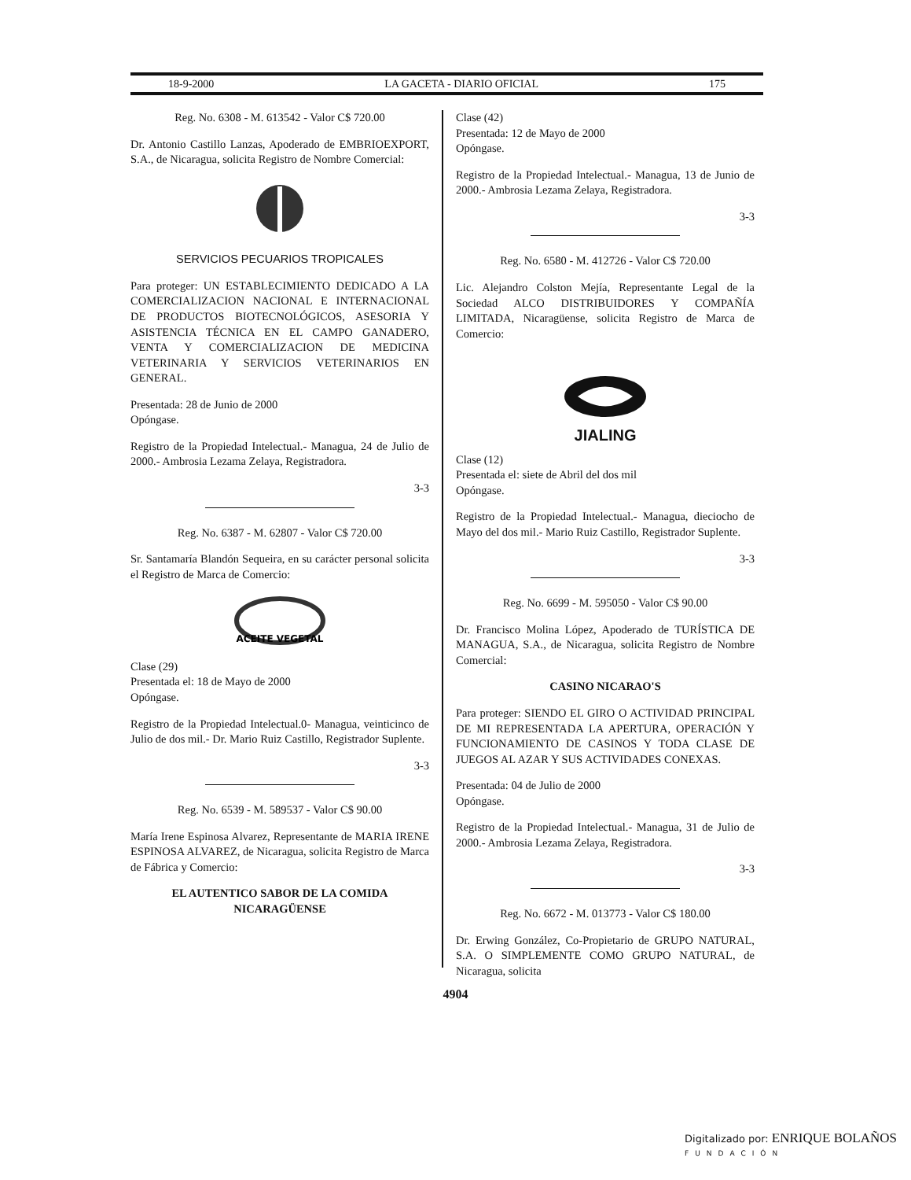18-9-2000 LA GACETA - DIARIO OFICIAL 175
Reg. No. 6308 - M. 613542 - Valor C$ 720.00
Dr. Antonio Castillo Lanzas, Apoderado de EMBRIOEXPORT, S.A., de Nicaragua, solicita Registro de Nombre Comercial:
SERVICIOS PECUARIOS TROPICALES
Para proteger: UN ESTABLECIMIENTO DEDICADO A LA COMERCIALIZACION NACIONAL E INTERNACIONAL DE PRODUCTOS BIOTECNOLÓGICOS, ASESORIA Y ASISTENCIA TÉCNICA EN EL CAMPO GANADERO, VENTA Y COMERCIALIZACION DE MEDICINA VETERINARIA Y SERVICIOS VETERINARIOS EN GENERAL.
Presentada: 28 de Junio de 2000
Opóngase.
Registro de la Propiedad Intelectual.- Managua, 24 de Julio de 2000.- Ambrosia Lezama Zelaya, Registradora.
3-3
Reg. No. 6387 - M. 62807 - Valor C$ 720.00
Sr. Santamaría Blandón Sequeira, en su carácter personal solicita el Registro de Marca de Comercio:
ACEITE VEGETAL
Clase (29)
Presentada el: 18 de Mayo de 2000
Opóngase.
Registro de la Propiedad Intelectual.0- Managua, veinticinco de Julio de dos mil.- Dr. Mario Ruiz Castillo, Registrador Suplente.
3-3
Reg. No. 6539 - M. 589537 - Valor C$ 90.00
María Irene Espinosa Alvarez, Representante de MARIA IRENE ESPINOSA ALVAREZ, de Nicaragua, solicita Registro de Marca de Fábrica y Comercio:
EL AUTENTICO SABOR DE LA COMIDA NICARAGÜENSE
Clase (42)
Presentada: 12 de Mayo de 2000
Opóngase.
Registro de la Propiedad Intelectual.- Managua, 13 de Junio de 2000.- Ambrosia Lezama Zelaya, Registradora.
3-3
Reg. No. 6580 - M. 412726 - Valor C$ 720.00
Lic. Alejandro Colston Mejía, Representante Legal de la Sociedad ALCO DISTRIBUIDORES Y COMPAÑÍA LIMITADA, Nicaragüense, solicita Registro de Marca de Comercio:
JIALING
Clase (12)
Presentada el: siete de Abril del dos mil
Opóngase.
Registro de la Propiedad Intelectual.- Managua, dieciocho de Mayo del dos mil.- Mario Ruiz Castillo, Registrador Suplente.
3-3
Reg. No. 6699 - M. 595050 - Valor C$ 90.00
Dr. Francisco Molina López, Apoderado de TURÍSTICA DE MANAGUA, S.A., de Nicaragua, solicita Registro de Nombre Comercial:
CASINO NICARAO'S
Para proteger: SIENDO EL GIRO O ACTIVIDAD PRINCIPAL DE MI REPRESENTADA LA APERTURA, OPERACIÓN Y FUNCIONAMIENTO DE CASINOS Y TODA CLASE DE JUEGOS AL AZAR Y SUS ACTIVIDADES CONEXAS.
Presentada: 04 de Julio de 2000
Opóngase.
Registro de la Propiedad Intelectual.- Managua, 31 de Julio de 2000.- Ambrosia Lezama Zelaya, Registradora.
3-3
Reg. No. 6672 - M. 013773 - Valor C$ 180.00
Dr. Erwing González, Co-Propietario de GRUPO NATURAL, S.A. O SIMPLEMENTE COMO GRUPO NATURAL, de Nicaragua, solicita
4904
Digitalizado por: ENRIQUE BOLAÑOS
FUNDACIÓN